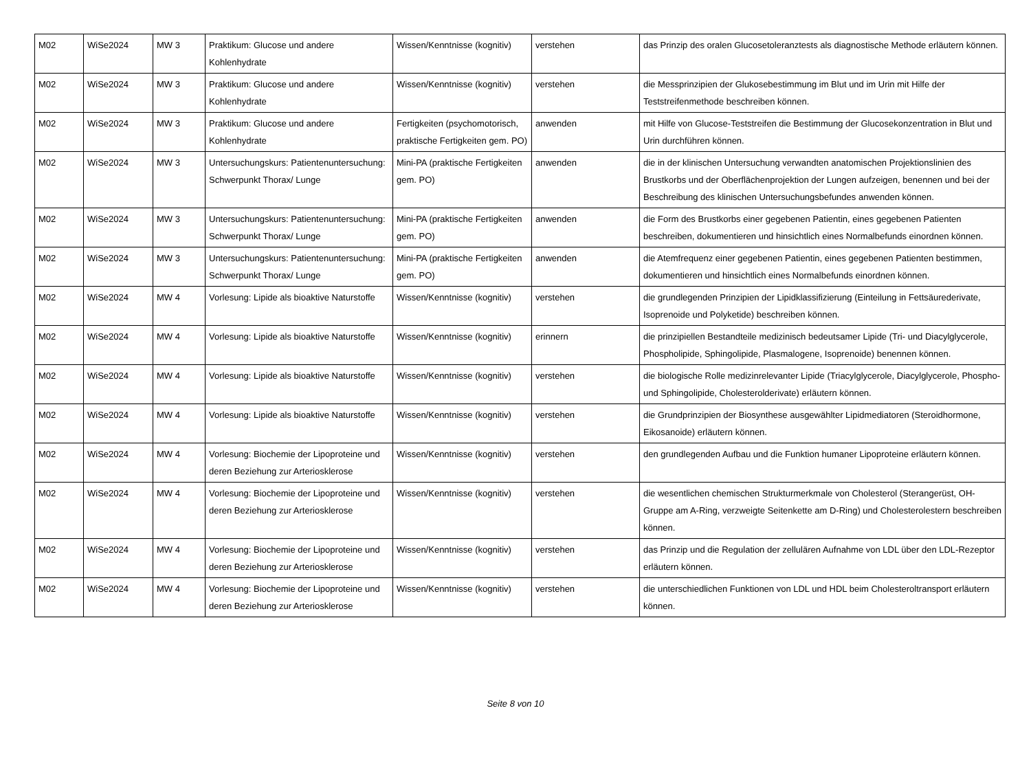| M02 | WiSe2024 | MW 3 | Praktikum: Glucose und andere Kohlenhydrate | Wissen/Kenntnisse (kognitiv) | verstehen | das Prinzip des oralen Glucosetoleranztests als diagnostische Methode erläutern können. |
| M02 | WiSe2024 | MW 3 | Praktikum: Glucose und andere Kohlenhydrate | Wissen/Kenntnisse (kognitiv) | verstehen | die Messprinzipien der Glukosebestimmung im Blut und im Urin mit Hilfe der Teststreifenmethode beschreiben können. |
| M02 | WiSe2024 | MW 3 | Praktikum: Glucose und andere Kohlenhydrate | Fertigkeiten (psychomotorisch, praktische Fertigkeiten gem. PO) | anwenden | mit Hilfe von Glucose-Teststreifen die Bestimmung der Glucosekonzentration in Blut und Urin durchführen können. |
| M02 | WiSe2024 | MW 3 | Untersuchungskurs: Patientenuntersuchung: Schwerpunkt Thorax/ Lunge | Mini-PA (praktische Fertigkeiten gem. PO) | anwenden | die in der klinischen Untersuchung verwandten anatomischen Projektionslinien des Brustkorbs und der Oberflächenprojektion der Lungen aufzeigen, benennen und bei der Beschreibung des klinischen Untersuchungsbefundes anwenden können. |
| M02 | WiSe2024 | MW 3 | Untersuchungskurs: Patientenuntersuchung: Schwerpunkt Thorax/ Lunge | Mini-PA (praktische Fertigkeiten gem. PO) | anwenden | die Form des Brustkorbs einer gegebenen Patientin, eines gegebenen Patienten beschreiben, dokumentieren und hinsichtlich eines Normalbefunds einordnen können. |
| M02 | WiSe2024 | MW 3 | Untersuchungskurs: Patientenuntersuchung: Schwerpunkt Thorax/ Lunge | Mini-PA (praktische Fertigkeiten gem. PO) | anwenden | die Atemfrequenz einer gegebenen Patientin, eines gegebenen Patienten bestimmen, dokumentieren und hinsichtlich eines Normalbefunds einordnen können. |
| M02 | WiSe2024 | MW 4 | Vorlesung: Lipide als bioaktive Naturstoffe | Wissen/Kenntnisse (kognitiv) | verstehen | die grundlegenden Prinzipien der Lipidklassifizierung (Einteilung in Fettsäurederivate, Isoprenoide und Polyketide) beschreiben können. |
| M02 | WiSe2024 | MW 4 | Vorlesung: Lipide als bioaktive Naturstoffe | Wissen/Kenntnisse (kognitiv) | erinnern | die prinzipiellen Bestandteile medizinisch bedeutsamer Lipide (Tri- und Diacylglycerole, Phospholipide, Sphingolipide, Plasmalogene, Isoprenoide) benennen können. |
| M02 | WiSe2024 | MW 4 | Vorlesung: Lipide als bioaktive Naturstoffe | Wissen/Kenntnisse (kognitiv) | verstehen | die biologische Rolle medizinrelevanter Lipide (Triacylglycerole, Diacylglycerole, Phospho- und Sphingolipide, Cholesterolderivate) erläutern können. |
| M02 | WiSe2024 | MW 4 | Vorlesung: Lipide als bioaktive Naturstoffe | Wissen/Kenntnisse (kognitiv) | verstehen | die Grundprinzipien der Biosynthese ausgewählter Lipidmediatoren (Steroidhormone, Eikosanoide) erläutern können. |
| M02 | WiSe2024 | MW 4 | Vorlesung: Biochemie der Lipoproteine und deren Beziehung zur Arteriosklerose | Wissen/Kenntnisse (kognitiv) | verstehen | den grundlegenden Aufbau und die Funktion humaner Lipoproteine erläutern können. |
| M02 | WiSe2024 | MW 4 | Vorlesung: Biochemie der Lipoproteine und deren Beziehung zur Arteriosklerose | Wissen/Kenntnisse (kognitiv) | verstehen | die wesentlichen chemischen Strukturmerkmale von Cholesterol (Sterangerüst, OH-Gruppe am A-Ring, verzweigte Seitenkette am D-Ring) und Cholesterolestern beschreiben können. |
| M02 | WiSe2024 | MW 4 | Vorlesung: Biochemie der Lipoproteine und deren Beziehung zur Arteriosklerose | Wissen/Kenntnisse (kognitiv) | verstehen | das Prinzip und die Regulation der zellulären Aufnahme von LDL über den LDL-Rezeptor erläutern können. |
| M02 | WiSe2024 | MW 4 | Vorlesung: Biochemie der Lipoproteine und deren Beziehung zur Arteriosklerose | Wissen/Kenntnisse (kognitiv) | verstehen | die unterschiedlichen Funktionen von LDL und HDL beim Cholesteroltransport erläutern können. |
Seite 8 von 10